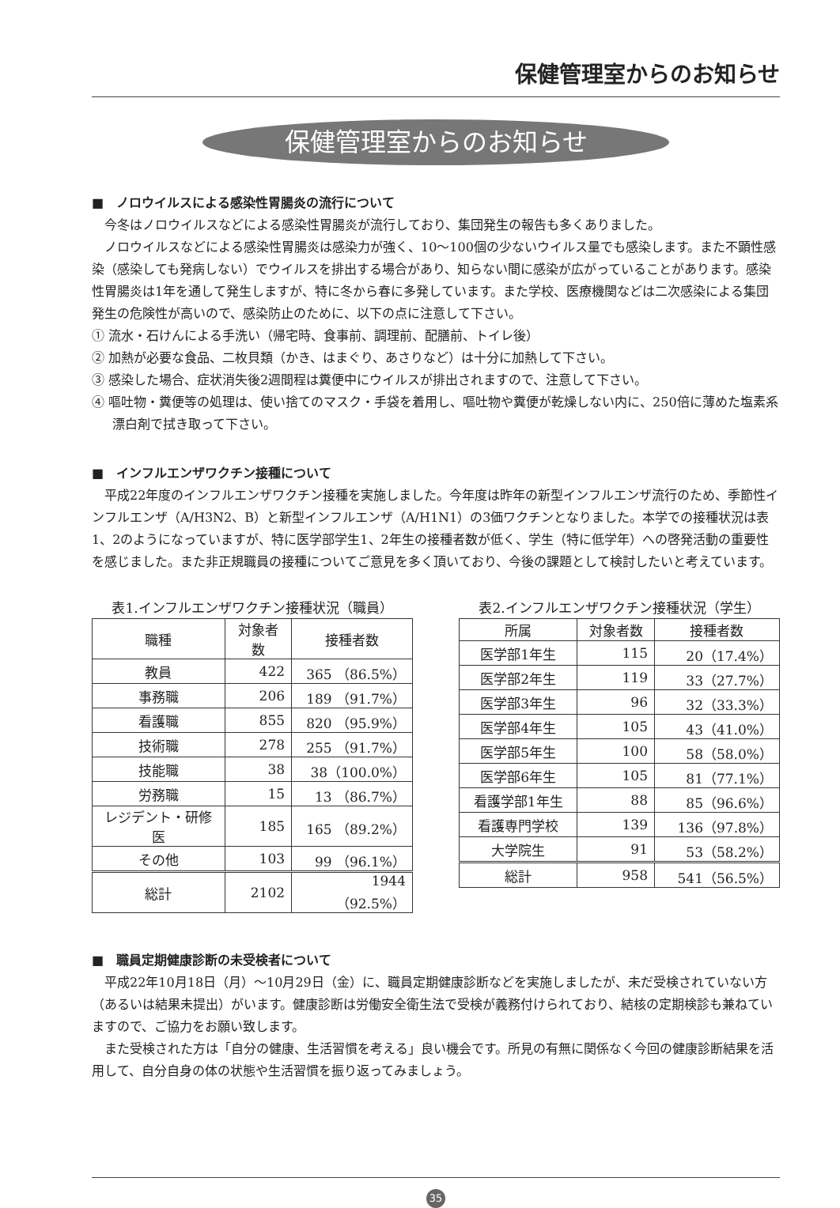保健管理室からのお知らせ
保健管理室からのお知らせ
■　ノロウイルスによる感染性胃腸炎の流行について
今冬はノロウイルスなどによる感染性胃腸炎が流行しており、集団発生の報告も多くありました。
ノロウイルスなどによる感染性胃腸炎は感染力が強く、10〜100個の少ないウイルス量でも感染します。また不顕性感染（感染しても発病しない）でウイルスを排出する場合があり、知らない間に感染が広がっていることがあります。感染性胃腸炎は1年を通して発生しますが、特に冬から春に多発しています。また学校、医療機関などは二次感染による集団発生の危険性が高いので、感染防止のために、以下の点に注意して下さい。
① 流水・石けんによる手洗い（帰宅時、食事前、調理前、配膳前、トイレ後）
② 加熱が必要な食品、二枚貝類（かき、はまぐり、あさりなど）は十分に加熱して下さい。
③ 感染した場合、症状消失後2週間程は糞便中にウイルスが排出されますので、注意して下さい。
④ 嘔吐物・糞便等の処理は、使い捨てのマスク・手袋を着用し、嘔吐物や糞便が乾燥しない内に、250倍に薄めた塩素系漂白剤で拭き取って下さい。
■　インフルエンザワクチン接種について
平成22年度のインフルエンザワクチン接種を実施しました。今年度は昨年の新型インフルエンザ流行のため、季節性インフルエンザ（A/H3N2、B）と新型インフルエンザ（A/H1N1）の3価ワクチンとなりました。本学での接種状況は表1、2のようになっていますが、特に医学部学生1、2年生の接種者数が低く、学生（特に低学年）への啓発活動の重要性を感じました。また非正規職員の接種についてご意見を多く頂いており、今後の課題として検討したいと考えています。
表1.インフルエンザワクチン接種状況（職員）
| 職種 | 対象者数 | 接種者数 |
| --- | --- | --- |
| 教員 | 422 | 365 （86.5%） |
| 事務職 | 206 | 189 （91.7%） |
| 看護職 | 855 | 820 （95.9%） |
| 技術職 | 278 | 255 （91.7%） |
| 技能職 | 38 | 38（100.0%） |
| 労務職 | 15 | 13 （86.7%） |
| レジデント・研修医 | 185 | 165 （89.2%） |
| その他 | 103 | 99 （96.1%） |
| 総計 | 2102 | 1944 （92.5%） |
表2.インフルエンザワクチン接種状況（学生）
| 所属 | 対象者数 | 接種者数 |
| --- | --- | --- |
| 医学部1年生 | 115 | 20（17.4%） |
| 医学部2年生 | 119 | 33（27.7%） |
| 医学部3年生 | 96 | 32（33.3%） |
| 医学部4年生 | 105 | 43（41.0%） |
| 医学部5年生 | 100 | 58（58.0%） |
| 医学部6年生 | 105 | 81（77.1%） |
| 看護学部1年生 | 88 | 85（96.6%） |
| 看護専門学校 | 139 | 136（97.8%） |
| 大学院生 | 91 | 53（58.2%） |
| 総計 | 958 | 541（56.5%） |
■　職員定期健康診断の未受検者について
平成22年10月18日（月）〜10月29日（金）に、職員定期健康診断などを実施しましたが、未だ受検されていない方（あるいは結果未提出）がいます。健康診断は労働安全衛生法で受検が義務付けられており、結核の定期検診も兼ねていますので、ご協力をお願い致します。
また受検された方は「自分の健康、生活習慣を考える」良い機会です。所見の有無に関係なく今回の健康診断結果を活用して、自分自身の体の状態や生活習慣を振り返ってみましょう。
35